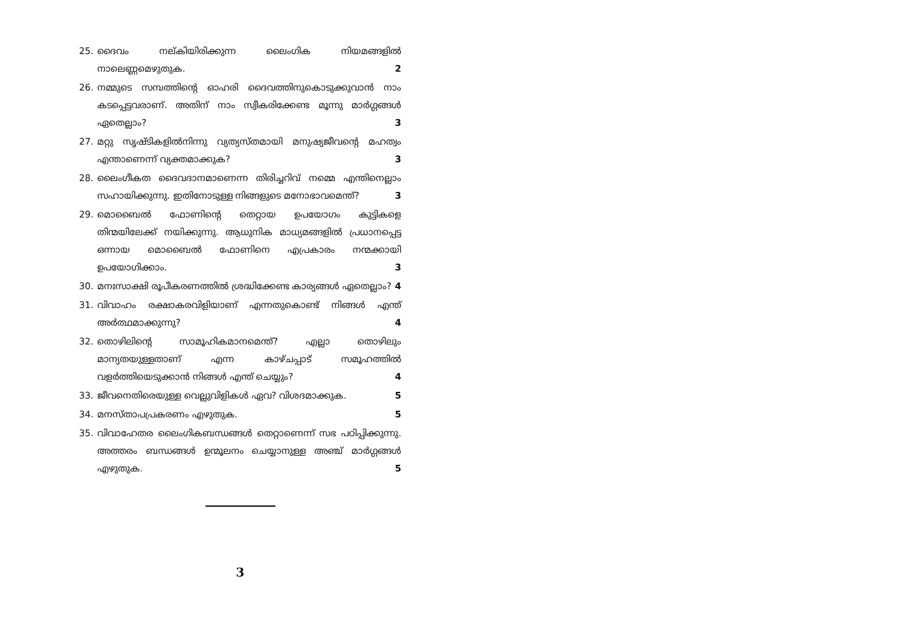25. ദൈവം നല്കിയിരിക്കുന്ന ലൈംഗിക നിയമങ്ങളിൽ നാലെണ്ണമെഴുതുക. 2
26. നമ്മുടെ സമ്പത്തിന്റെ ഓഹരി ദൈവത്തിനുകൊടുക്കുവാൻ നാം കടപ്പെട്ടവരാണ്. അതിന് നാം സ്വീകരിക്കേണ്ട മൂന്നു മാർഗ്ഗങ്ങൾ ഏതെല്ലാം? 3
27. മറ്റു സൃഷ്ടികളിൽനിന്നു വ്യത്യസ്തമായി മനുഷ്യജീവന്റെ മഹത്വം എന്താണെന്ന് വ്യക്തമാക്കുക? 3
28. ലൈംഗീകത ദൈവദാനമാണെന്ന തിരിച്ചറിവ് നമ്മെ എന്തിനെല്ലാം സഹായിക്കുന്നു. ഇതിനോടുള്ള നിങ്ങളുടെ മനോഭാവമെന്ത്? 3
29. മൊബൈൽ ഫോണിന്റെ തെറ്റായ ഉപയോഗം കുട്ടികളെ തിന്മയിലേക്ക് നയിക്കുന്നു. ആധുനിക മാധ്യമങ്ങളിൽ പ്രധാനപ്പെട്ട ഒന്നായ മൊബൈൽ ഫോണിനെ എപ്രകാരം നന്മക്കായി ഉപയോഗിക്കാം. 3
30. മനഃസാക്ഷി രൂപീകരണത്തിൽ ശ്രദ്ധിക്കേണ്ട കാര്യങ്ങൾ ഏതെല്ലാം? 4
31. വിവാഹം രക്ഷാകരവിളിയാണ് എന്നതുകൊണ്ട് നിങ്ങൾ എന്ത് അർത്ഥമാക്കുന്നു? 4
32. തൊഴിലിന്റെ സാമൂഹികമാനമെന്ത്? എല്ലാ തൊഴിലും മാന്യതയുള്ളതാണ് എന്ന കാഴ്ചപ്പാട് സമൂഹത്തിൽ വളർത്തിയെടുക്കാൻ നിങ്ങൾ എന്ത് ചെയ്യും? 4
33. ജീവനെതിരെയുള്ള വെല്ലുവിളികൾ ഏവ? വിശദമാക്കുക. 5
34. മനസ്താപപ്രകരണം എഴുതുക. 5
35. വിവാഹേതര ലൈംഗികബന്ധങ്ങൾ തെറ്റാണെന്ന് സഭ പഠിപ്പിക്കുന്നു. അത്തരം ബന്ധങ്ങൾ ഉന്മൂലനം ചെയ്യാനുള്ള അഞ്ച് മാർഗ്ഗങ്ങൾ എഴുതുക. 5
3